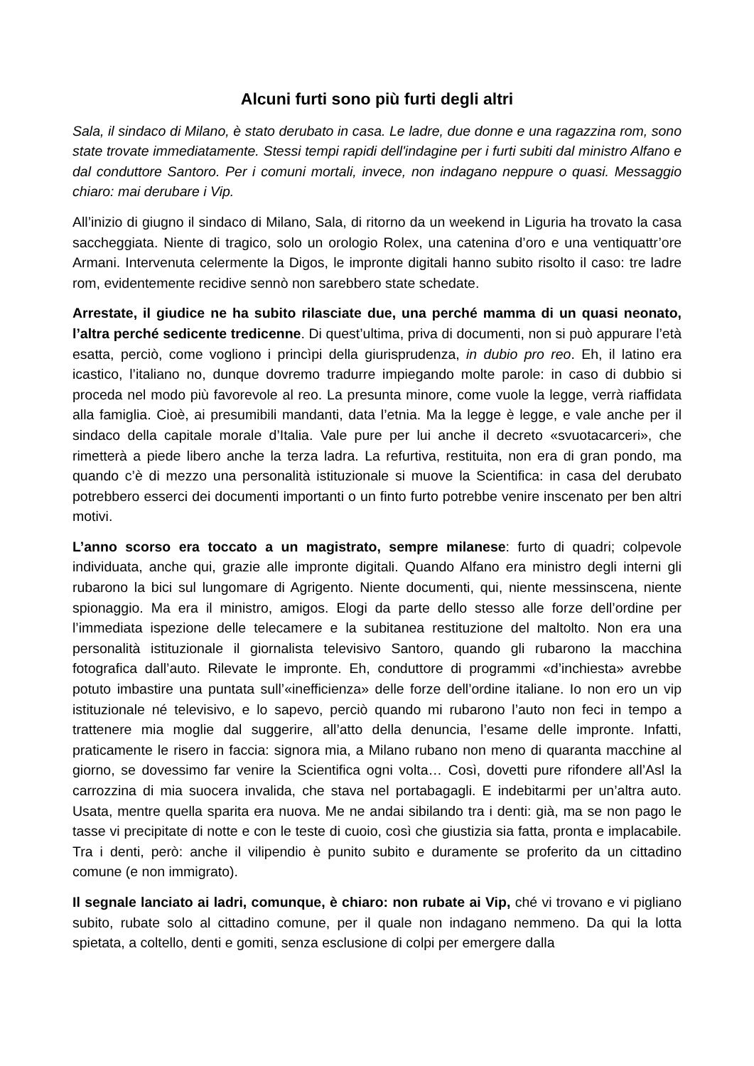Alcuni furti sono più furti degli altri
Sala, il sindaco di Milano, è stato derubato in casa. Le ladre, due donne e una ragazzina rom, sono state trovate immediatamente. Stessi tempi rapidi dell'indagine per i furti subiti dal ministro Alfano e dal conduttore Santoro. Per i comuni mortali, invece, non indagano neppure o quasi. Messaggio chiaro: mai derubare i Vip.
All’inizio di giugno il sindaco di Milano, Sala, di ritorno da un weekend in Liguria ha trovato la casa saccheggiata. Niente di tragico, solo un orologio Rolex, una catenina d’oro e una ventiquattr’ore Armani. Intervenuta celermente la Digos, le impronte digitali hanno subito risolto il caso: tre ladre rom, evidentemente recidive sennò non sarebbero state schedate.
Arrestate, il giudice ne ha subito rilasciate due, una perché mamma di un quasi neonato, l’altra perché sedicente tredicenne. Di quest’ultima, priva di documenti, non si può appurare l’età esatta, perciò, come vogliono i princìpi della giurisprudenza, in dubio pro reo. Eh, il latino era icastico, l’italiano no, dunque dovremo tradurre impiegando molte parole: in caso di dubbio si proceda nel modo più favorevole al reo. La presunta minore, come vuole la legge, verrà riaffidata alla famiglia. Cioè, ai presumibili mandanti, data l’etnia. Ma la legge è legge, e vale anche per il sindaco della capitale morale d’Italia. Vale pure per lui anche il decreto «svuotacarceri», che rimetterà a piede libero anche la terza ladra. La refurtiva, restituita, non era di gran pondo, ma quando c’è di mezzo una personalità istituzionale si muove la Scientifica: in casa del derubato potrebbero esserci dei documenti importanti o un finto furto potrebbe venire inscenato per ben altri motivi.
L’anno scorso era toccato a un magistrato, sempre milanese: furto di quadri; colpevole individuata, anche qui, grazie alle impronte digitali. Quando Alfano era ministro degli interni gli rubarono la bici sul lungomare di Agrigento. Niente documenti, qui, niente messinscena, niente spionaggio. Ma era il ministro, amigos. Elogi da parte dello stesso alle forze dell’ordine per l’immediata ispezione delle telecamere e la subitanea restituzione del maltolto. Non era una personalità istituzionale il giornalista televisivo Santoro, quando gli rubarono la macchina fotografica dall’auto. Rilevate le impronte. Eh, conduttore di programmi «d’inchiesta» avrebbe potuto imbastire una puntata sull’«inefficienza» delle forze dell’ordine italiane. Io non ero un vip istituzionale né televisivo, e lo sapevo, perciò quando mi rubarono l’auto non feci in tempo a trattenere mia moglie dal suggerire, all’atto della denuncia, l’esame delle impronte. Infatti, praticamente le risero in faccia: signora mia, a Milano rubano non meno di quaranta macchine al giorno, se dovessimo far venire la Scientifica ogni volta… Così, dovetti pure rifondere all’Asl la carrozzina di mia suocera invalida, che stava nel portabagagli. E indebitarmi per un’altra auto. Usata, mentre quella sparita era nuova. Me ne andai sibilando tra i denti: già, ma se non pago le tasse vi precipitate di notte e con le teste di cuoio, così che giustizia sia fatta, pronta e implacabile. Tra i denti, però: anche il vilipendio è punito subito e duramente se proferito da un cittadino comune (e non immigrato).
Il segnale lanciato ai ladri, comunque, è chiaro: non rubate ai Vip, ché vi trovano e vi pigliano subito, rubate solo al cittadino comune, per il quale non indagano nemmeno. Da qui la lotta spietata, a coltello, denti e gomiti, senza esclusione di colpi per emergere dalla